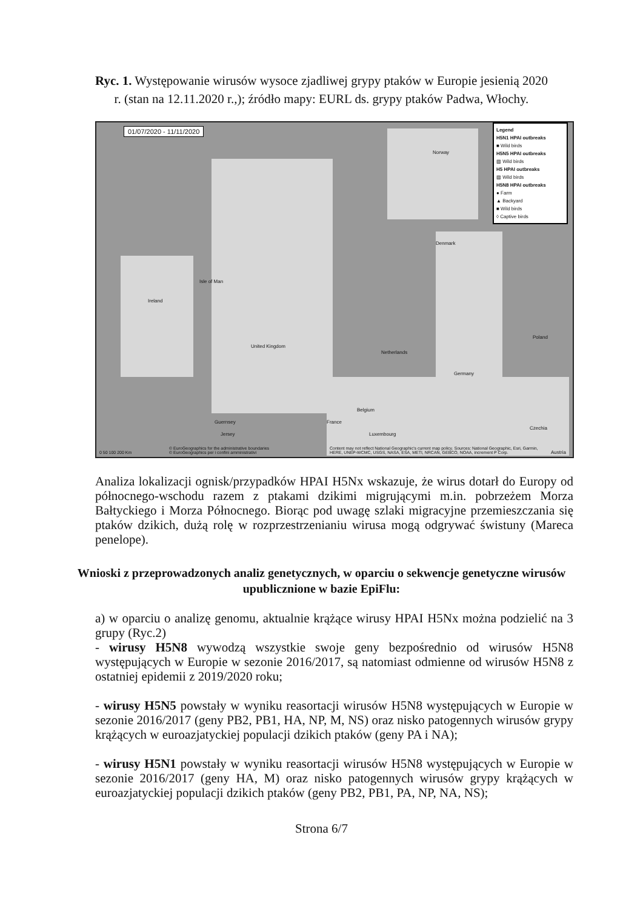Ryc. 1. Występowanie wirusów wysoce zjadliwej grypy ptaków w Europie jesienią 2020 r. (stan na 12.11.2020 r.,); źródło mapy: EURL ds. grypy ptaków Padwa, Włochy.
01/07/2020 - 11/11/2020
Legend
H5N1 HPAI outbreaks
■ Wild birds
H5N5 HPAI outbreaks
▨ Wild birds
H5 HPAI outbreaks
▨ Wild birds
H5N8 HPAI outbreaks
● Farm
▲ Backyard
■ Wild birds
◊ Captive birds
Norway
Denmark
Ireland
Isle of Man
United Kingdom
Netherlands
Germany
Poland
Belgium
France
Luxembourg
Czechia
Guernsey
Jersey
Austria 0 50 100 200 Km
© EuroGeographics for the administrative boundaries
© EuroGeographics per i confini amministrativi
Content may not reflect National Geographic's current map policy. Sources: National Geographic, Esri, Garmin,
HERE, UNEP-WCMC, USGS, NASA, ESA, METI, NRCAN, GEBCO, NOAA, increment P Corp.
Analiza lokalizacji ognisk/przypadków HPAI H5Nx wskazuje, że wirus dotarł do Europy od północnego-wschodu razem z ptakami dzikimi migrującymi m.in. pobrzeżem Morza Bałtyckiego i Morza Północnego. Biorąc pod uwagę szlaki migracyjne przemieszczania się ptaków dzikich, dużą rolę w rozprzestrzenianiu wirusa mogą odgrywać świstuny (Mareca penelope).
Wnioski z przeprowadzonych analiz genetycznych, w oparciu o sekwencje genetyczne wirusów upublicznione w bazie EpiFlu:
a) w oparciu o analizę genomu, aktualnie krążące wirusy HPAI H5Nx można podzielić na 3 grupy (Ryc.2)
- wirusy H5N8 wywodzą wszystkie swoje geny bezpośrednio od wirusów H5N8 występujących w Europie w sezonie 2016/2017, są natomiast odmienne od wirusów H5N8 z ostatniej epidemii z 2019/2020 roku;
- wirusy H5N5 powstały w wyniku reasortacji wirusów H5N8 występujących w Europie w sezonie 2016/2017 (geny PB2, PB1, HA, NP, M, NS) oraz nisko patogennych wirusów grypy krążących w euroazjatyckiej populacji dzikich ptaków (geny PA i NA);
- wirusy H5N1 powstały w wyniku reasortacji wirusów H5N8 występujących w Europie w sezonie 2016/2017 (geny HA, M) oraz nisko patogennych wirusów grypy krążących w euroazjatyckiej populacji dzikich ptaków (geny PB2, PB1, PA, NP, NA, NS);
Strona 6/7